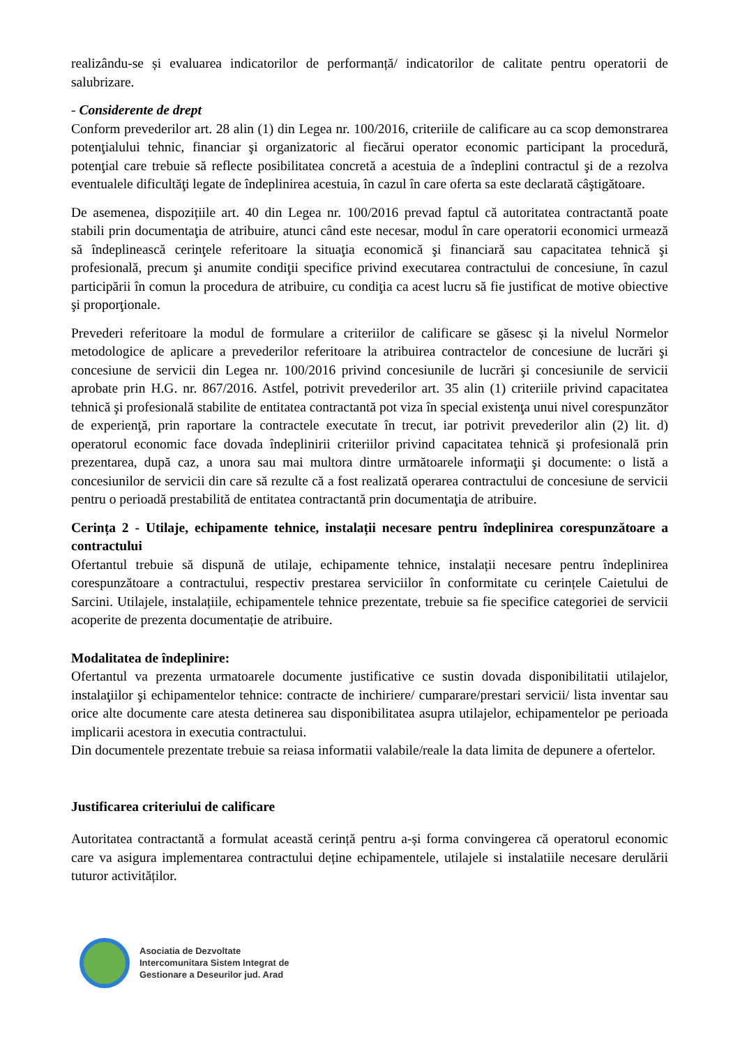realizându-se și evaluarea indicatorilor de performanță/ indicatorilor de calitate pentru operatorii de salubrizare.
- Considerente de drept
Conform prevederilor art. 28 alin (1) din Legea nr. 100/2016, criteriile de calificare au ca scop demonstrarea potenţialului tehnic, financiar şi organizatoric al fiecărui operator economic participant la procedură, potenţial care trebuie să reflecte posibilitatea concretă a acestuia de a îndeplini contractul şi de a rezolva eventualele dificultăţi legate de îndeplinirea acestuia, în cazul în care oferta sa este declarată câştigătoare.
De asemenea, dispozițiile art. 40 din Legea nr. 100/2016 prevad faptul că autoritatea contractantă poate stabili prin documentaţia de atribuire, atunci când este necesar, modul în care operatorii economici urmează să îndeplinească cerinţele referitoare la situaţia economică şi financiară sau capacitatea tehnică şi profesională, precum şi anumite condiţii specifice privind executarea contractului de concesiune, în cazul participării în comun la procedura de atribuire, cu condiţia ca acest lucru să fie justificat de motive obiective şi proporţionale.
Prevederi referitoare la modul de formulare a criteriilor de calificare se găsesc și la nivelul Normelor metodologice de aplicare a prevederilor referitoare la atribuirea contractelor de concesiune de lucrări şi concesiune de servicii din Legea nr. 100/2016 privind concesiunile de lucrări şi concesiunile de servicii aprobate prin H.G. nr. 867/2016. Astfel, potrivit prevederilor art. 35 alin (1) criteriile privind capacitatea tehnică şi profesională stabilite de entitatea contractantă pot viza în special existenţa unui nivel corespunzător de experienţă, prin raportare la contractele executate în trecut, iar potrivit prevederilor alin (2) lit. d) operatorul economic face dovada îndeplinirii criteriilor privind capacitatea tehnică şi profesională prin prezentarea, după caz, a unora sau mai multora dintre următoarele informaţii şi documente: o listă a concesiunilor de servicii din care să rezulte că a fost realizată operarea contractului de concesiune de servicii pentru o perioadă prestabilită de entitatea contractantă prin documentaţia de atribuire.
Cerința 2 - Utilaje, echipamente tehnice, instalații necesare pentru îndeplinirea corespunzătoare a contractului
Ofertantul trebuie să dispună de utilaje, echipamente tehnice, instalații necesare pentru îndeplinirea corespunzătoare a contractului, respectiv prestarea serviciilor în conformitate cu cerințele Caietului de Sarcini. Utilajele, instalațiile, echipamentele tehnice prezentate, trebuie sa fie specifice categoriei de servicii acoperite de prezenta documentație de atribuire.
Modalitatea de îndeplinire:
Ofertantul va prezenta urmatoarele documente justificative ce sustin dovada disponibilitatii utilajelor, instalaţiilor şi echipamentelor tehnice: contracte de inchiriere/ cumparare/prestari servicii/ lista inventar sau orice alte documente care atesta detinerea sau disponibilitatea asupra utilajelor, echipamentelor pe perioada implicarii acestora in executia contractului.
Din documentele prezentate trebuie sa reiasa informatii valabile/reale la data limita de depunere a ofertelor.
Justificarea criteriului de calificare
Autoritatea contractantă a formulat această cerință pentru a-și forma convingerea că operatorul economic care va asigura implementarea contractului deține echipamentele, utilajele si instalatiile necesare derulării tuturor activităților.
Asociatia de Dezvoltate
Intercomunitara Sistem Integrat de
Gestionare a Deseurilor jud. Arad